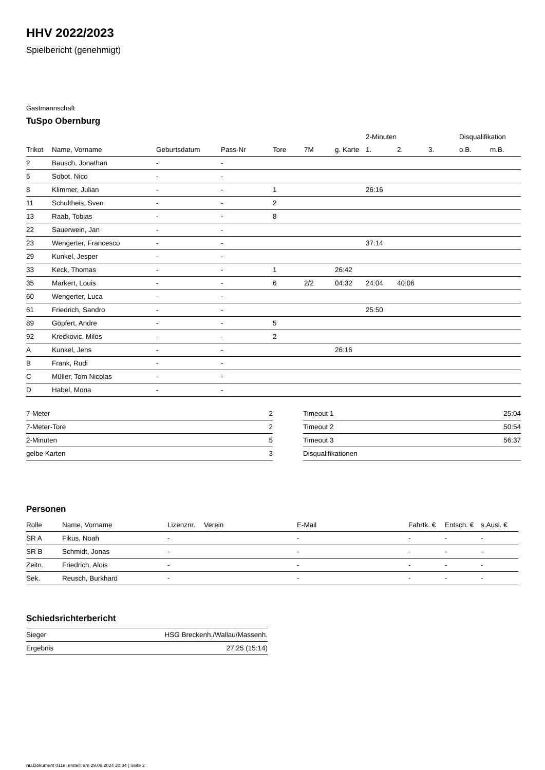HHV 2022/2023
Spielbericht (genehmigt)
Gastmannschaft
TuSpo Obernburg
| | | | | | | | 2-Minuten | | | Disqualifikation | |
| --- | --- | --- | --- | --- | --- | --- | --- | --- | --- | --- | --- |
| Trikot | Name, Vorname | Geburtsdatum | Pass-Nr | Tore | 7M | g. Karte | 1. | 2. | 3. | o.B. | m.B. |
| 2 | Bausch, Jonathan | - | - | | | | | | | | |
| 5 | Sobot, Nico | - | - | | | | | | | | |
| 8 | Klimmer, Julian | - | - | 1 | | | 26:16 | | | | |
| 11 | Schultheis, Sven | - | - | 2 | | | | | | | |
| 13 | Raab, Tobias | - | - | 8 | | | | | | | |
| 22 | Sauerwein, Jan | - | - | | | | | | | | |
| 23 | Wengerter, Francesco | - | - | | | | 37:14 | | | | |
| 29 | Kunkel, Jesper | - | - | | | | | | | | |
| 33 | Keck, Thomas | - | - | 1 | | 26:42 | | | | | |
| 35 | Markert, Louis | - | - | 6 | 2/2 | 04:32 | 24:04 | 40:06 | | | |
| 60 | Wengerter, Luca | - | - | | | | | | | | |
| 61 | Friedrich, Sandro | - | - | | | | 25:50 | | | | |
| 89 | Göpfert, Andre | - | - | 5 | | | | | | | |
| 92 | Kreckovic, Milos | - | - | 2 | | | | | | | |
| A | Kunkel, Jens | - | - | | | 26:16 | | | | | |
| B | Frank, Rudi | - | - | | | | | | | | |
| C | Müller, Tom Nicolas | - | - | | | | | | | | |
| D | Habel, Mona | - | - | | | | | | | | |
| 7-Meter | 2 |
| 7-Meter-Tore | 2 |
| 2-Minuten | 5 |
| gelbe Karten | 3 |
| Timeout 1 | 25:04 |
| Timeout 2 | 50:54 |
| Timeout 3 | 56:37 |
| Disqualifikationen | |
Personen
| Rolle | Name, Vorname | Lizenznr. | Verein | E-Mail | Fahrtk. € | Entsch. € | s.Ausl. € |
| --- | --- | --- | --- | --- | --- | --- | --- |
| SR A | Fikus, Noah | - | | - | - | - | - |
| SR B | Schmidt, Jonas | - | | - | - | - | - |
| Zeitn. | Friedrich, Alois | - | | - | - | - | - |
| Sek. | Reusch, Burkhard | - | | - | - | - | - |
Schiedsrichterbericht
| Sieger | HSG Breckenh./Wallau/Massenh. |
| Ergebnis | 27:25 (15:14) |
nu.Dokument 011e, erstellt am 29.06.2024 20:34 | Seite 2